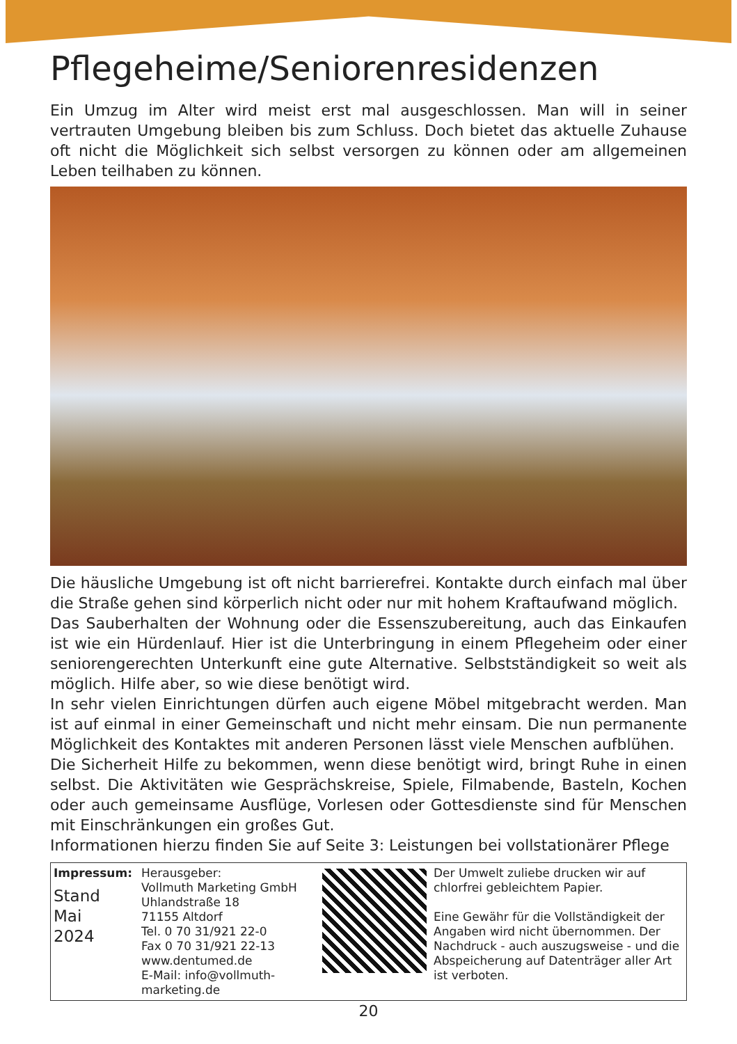Pflegeheime/Seniorenresidenzen
Ein Umzug im Alter wird meist erst mal ausgeschlossen. Man will in seiner vertrauten Umgebung bleiben bis zum Schluss. Doch bietet das aktuelle Zuhause oft nicht die Möglichkeit sich selbst versorgen zu können oder am allgemeinen Leben teilhaben zu können.
Die häusliche Umgebung ist oft nicht barrierefrei. Kontakte durch einfach mal über die Straße gehen sind körperlich nicht oder nur mit hohem Kraftaufwand möglich.
Das Sauberhalten der Wohnung oder die Essenszubereitung, auch das Einkaufen ist wie ein Hürdenlauf. Hier ist die Unterbringung in einem Pflegeheim oder einer seniorengerechten Unterkunft eine gute Alternative. Selbstständigkeit so weit als möglich. Hilfe aber, so wie diese benötigt wird.
In sehr vielen Einrichtungen dürfen auch eigene Möbel mitgebracht werden. Man ist auf einmal in einer Gemeinschaft und nicht mehr einsam. Die nun permanente Möglichkeit des Kontaktes mit anderen Personen lässt viele Menschen aufblühen.
Die Sicherheit Hilfe zu bekommen, wenn diese benötigt wird, bringt Ruhe in einen selbst. Die Aktivitäten wie Gesprächskreise, Spiele, Filmabende, Basteln, Kochen oder auch gemeinsame Ausflüge, Vorlesen oder Gottesdienste sind für Menschen mit Einschränkungen ein großes Gut.
Informationen hierzu finden Sie auf Seite 3: Leistungen bei vollstationärer Pflege
Impressum:
Stand
Mai
2024
Herausgeber:
Vollmuth Marketing GmbH
Uhlandstraße 18
71155 Altdorf
Tel. 0 70 31/921 22-0
Fax 0 70 31/921 22-13
www.dentumed.de
E-Mail: info@vollmuth-marketing.de
Der Umwelt zuliebe drucken wir auf chlorfrei gebleichtem Papier.
Eine Gewähr für die Vollständigkeit der Angaben wird nicht übernommen. Der Nachdruck - auch auszugsweise - und die Abspeicherung auf Datenträger aller Art ist verboten.
20